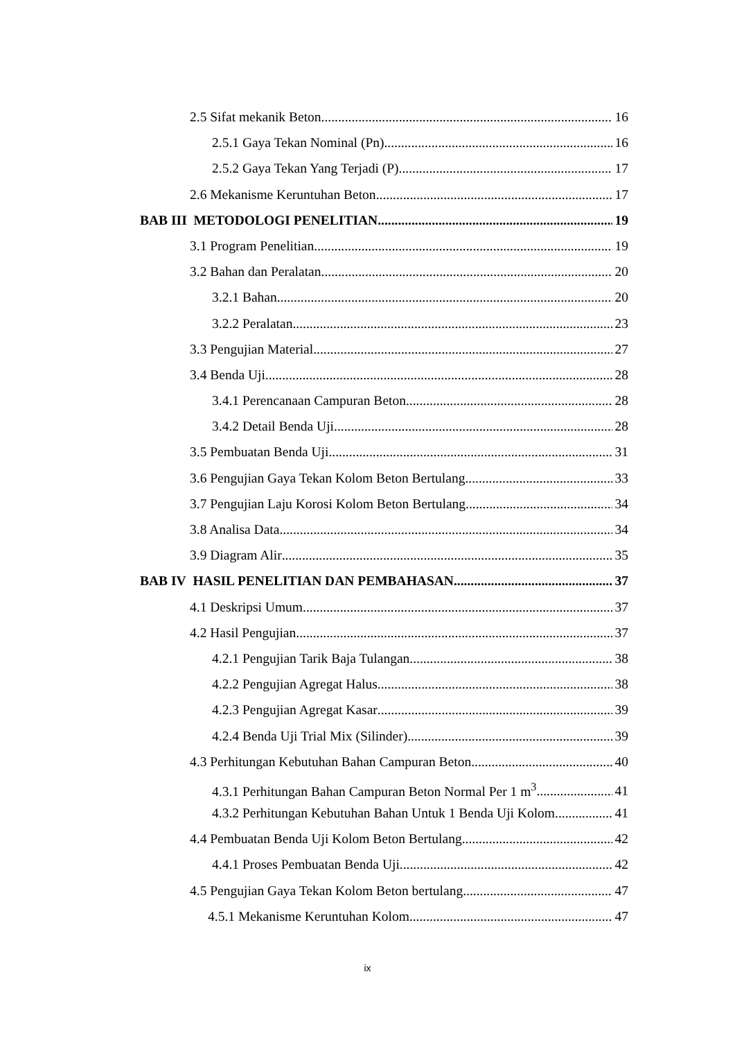2.5 Sifat mekanik Beton 16
2.5.1 Gaya Tekan Nominal (Pn) 16
2.5.2 Gaya Tekan Yang Terjadi (P) 17
2.6 Mekanisme Keruntuhan Beton 17
BAB III METODOLOGI PENELITIAN 19
3.1 Program Penelitian 19
3.2 Bahan dan Peralatan 20
3.2.1 Bahan 20
3.2.2 Peralatan 23
3.3 Pengujian Material 27
3.4 Benda Uji 28
3.4.1 Perencanaan Campuran Beton 28
3.4.2 Detail Benda Uji 28
3.5 Pembuatan Benda Uji 31
3.6 Pengujian Gaya Tekan Kolom Beton Bertulang 33
3.7 Pengujian Laju Korosi Kolom Beton Bertulang 34
3.8 Analisa Data 34
3.9 Diagram Alir 35
BAB IV HASIL PENELITIAN DAN PEMBAHASAN 37
4.1 Deskripsi Umum 37
4.2 Hasil Pengujian 37
4.2.1 Pengujian Tarik Baja Tulangan 38
4.2.2 Pengujian Agregat Halus 38
4.2.3 Pengujian Agregat Kasar 39
4.2.4 Benda Uji Trial Mix (Silinder) 39
4.3 Perhitungan Kebutuhan Bahan Campuran Beton 40
4.3.1 Perhitungan Bahan Campuran Beton Normal Per 1 m<sup>3</sup> 41
4.3.2 Perhitungan Kebutuhan Bahan Untuk 1 Benda Uji Kolom 41
4.4 Pembuatan Benda Uji Kolom Beton Bertulang 42
4.4.1 Proses Pembuatan Benda Uji 42
4.5 Pengujian Gaya Tekan Kolom Beton bertulang 47
4.5.1 Mekanisme Keruntuhan Kolom 47
ix